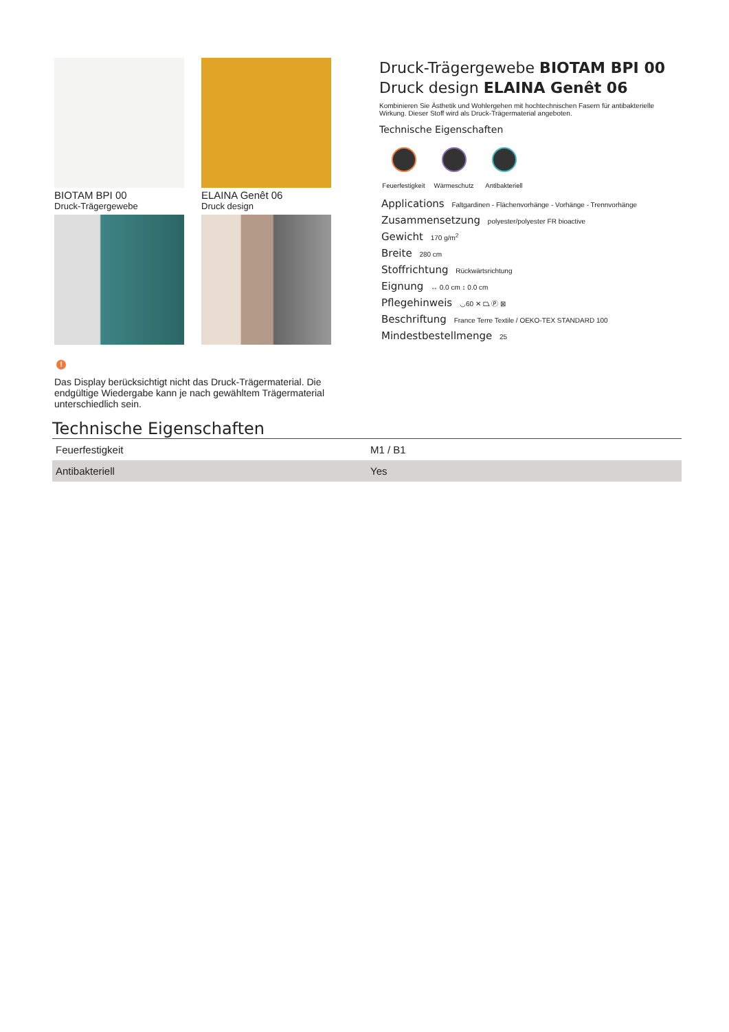BIOTAM BPI 00
Druck-Trägergewebe
ELAINA Genêt 06
Druck design
Druck-Trägergewebe BIOTAM BPI 00
Druck design ELAINA Genêt 06
Kombinieren Sie Ästhetik und Wohlergehen mit hochtechnischen Fasern für antibakterielle Wirkung. Dieser Stoff wird als Druck-Trägermaterial angeboten.
Technische Eigenschaften
Feuerfestigkeit
Wärmeschutz Antibakteriell
Applications Faltgardinen - Flächenvorhänge - Vorhänge - Trennvorhänge
Zusammensetzung polyester/polyester FR bioactive
Gewicht 170 g/m<sup>2</sup>
Breite 280 cm
Stoffrichtung Rückwärtsrichtung
Eignung ↔ 0.0 cm ↕ 0.0 cm
Pflegehinweis ◡60 ✕ ⏢ Ⓟ ⊠
Beschriftung France Terre Textile / OEKO-TEX STANDARD 100
Mindestbestellmenge 25
!
Das Display berücksichtigt nicht das Druck-Trägermaterial. Die endgültige Wiedergabe kann je nach gewähltem Trägermaterial unterschiedlich sein.
Technische Eigenschaften
| Feuerfestigkeit | M1 / B1 |
| Antibakteriell | Yes |